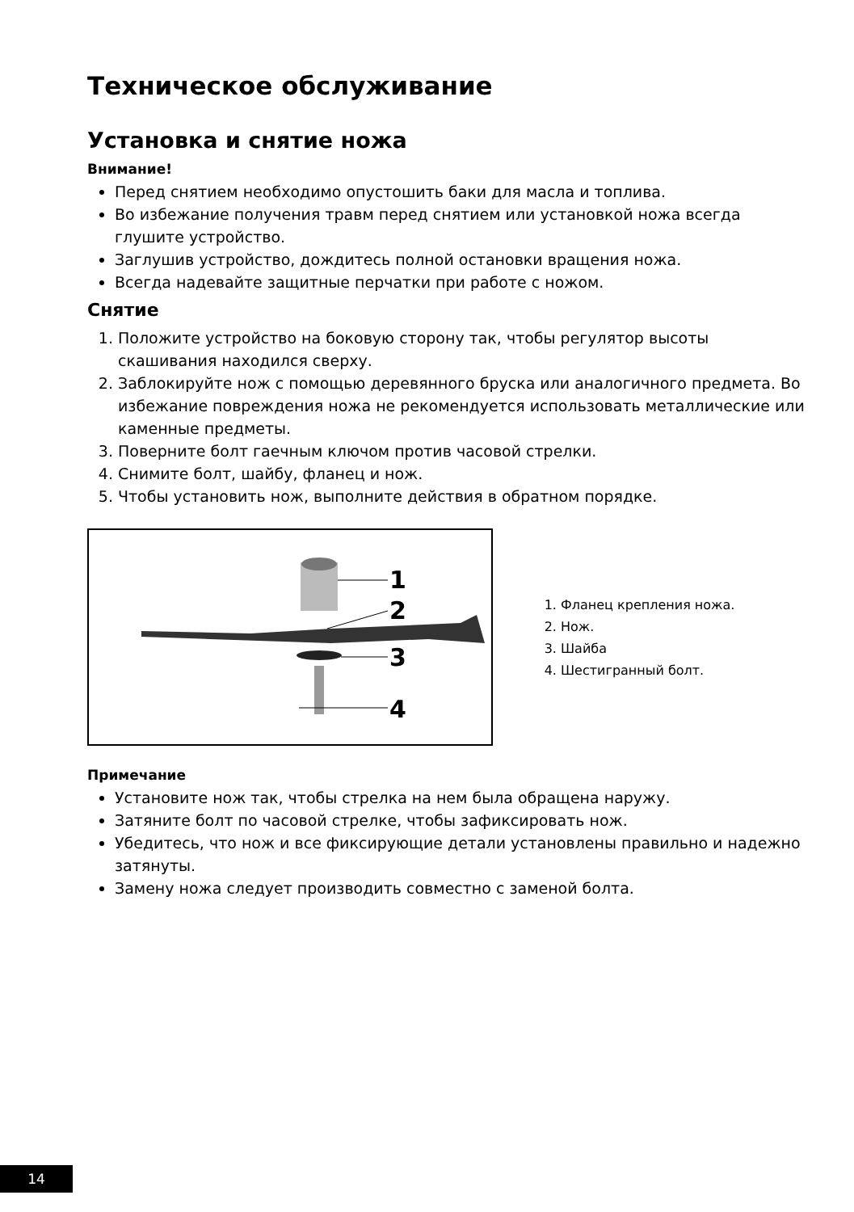Техническое обслуживание
Установка и снятие ножа
Внимание!
Перед снятием необходимо опустошить баки для масла и топлива.
Во избежание получения травм перед снятием или установкой ножа всегда глушите устройство.
Заглушив устройство, дождитесь полной остановки вращения ножа.
Всегда надевайте защитные перчатки при работе с ножом.
Снятие
1. Положите устройство на боковую сторону так, чтобы регулятор высоты скашивания находился сверху.
2. Заблокируйте нож с помощью деревянного бруска или аналогичного предмета. Во избежание повреждения ножа не рекомендуется использовать металлические или каменные предметы.
3. Поверните болт гаечным ключом против часовой стрелки.
4. Снимите болт, шайбу, фланец и нож.
5. Чтобы установить нож, выполните действия в обратном порядке.
1
2
3
4
1. Фланец крепления ножа.
2. Нож.
3. Шайба
4. Шестигранный болт.
Примечание
Установите нож так, чтобы стрелка на нем была обращена наружу.
Затяните болт по часовой стрелке, чтобы зафиксировать нож.
Убедитесь, что нож и все фиксирующие детали установлены правильно и надежно затянуты.
Замену ножа следует производить совместно с заменой болта.
14